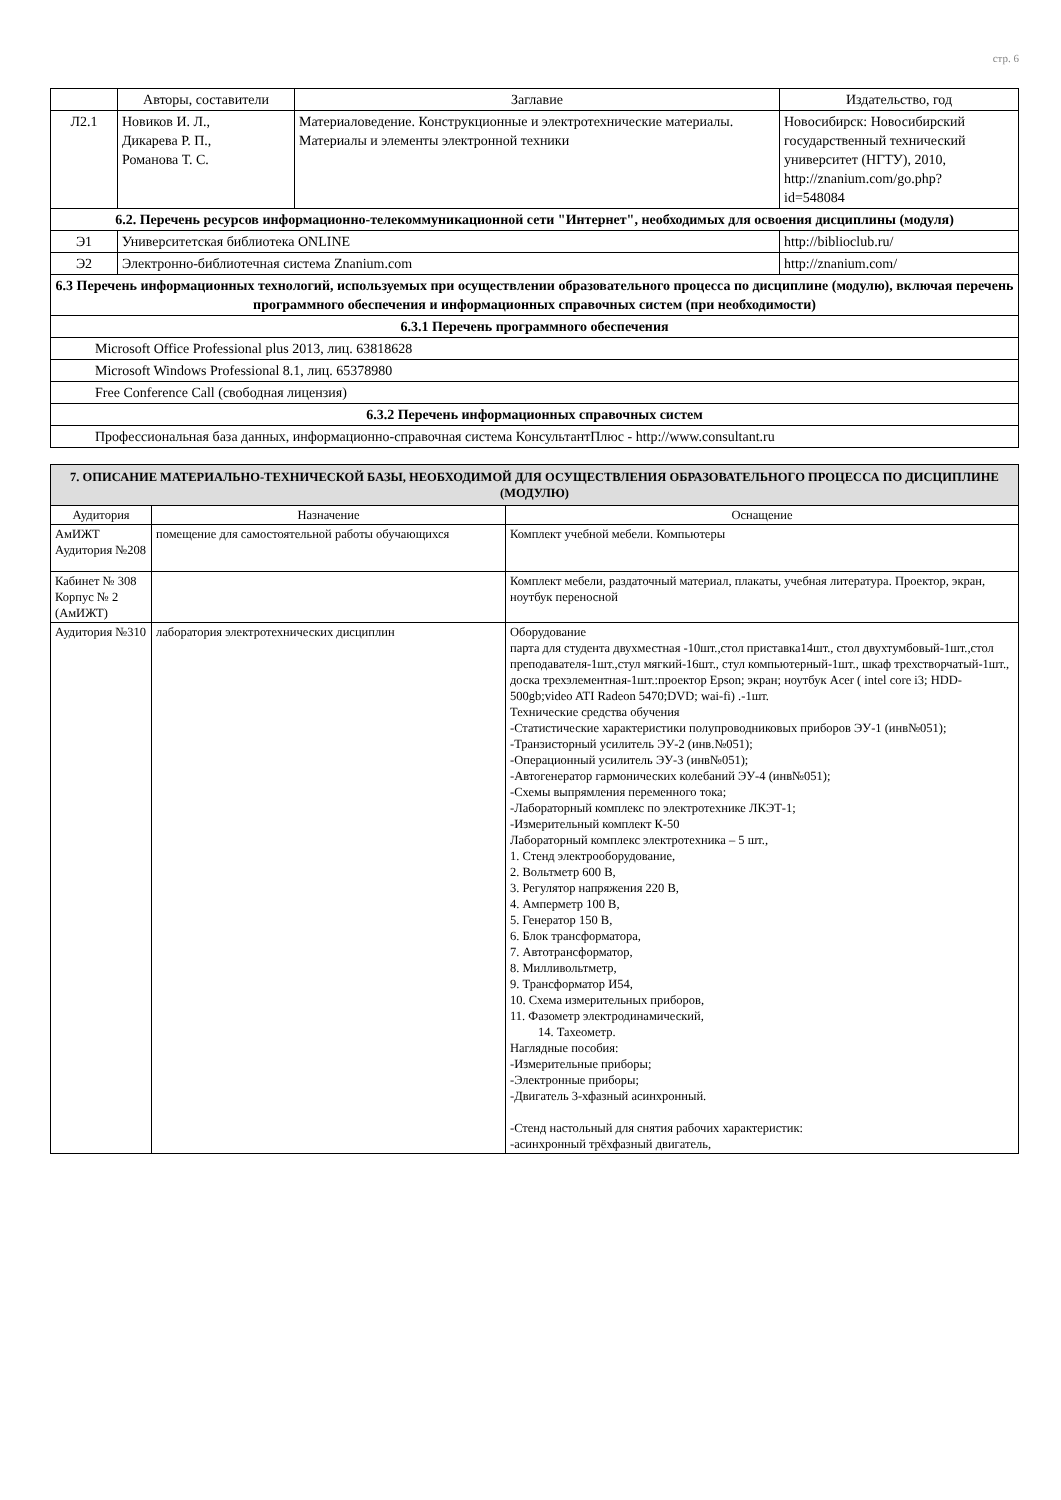стр. 6
| | Авторы, составители | Заглавие | Издательство, год |
| --- | --- | --- | --- |
| Л2.1 | Новиков И. Л., Дикарева Р. П., Романова Т. С. | Материаловедение. Конструкционные и электротехнические материалы. Материалы и элементы электронной техники | Новосибирск: Новосибирский государственный технический университет (НГТУ), 2010, http://znanium.com/go.php? id=548084 |
| 6.2. Перечень ресурсов информационно-телекоммуникационной сети "Интернет", необходимых для освоения дисциплины (модуля) | | | |
| Э1 | Университетская библиотека ONLINE | | http://biblioclub.ru/ |
| Э2 | Электронно-библиотечная система Znanium.com | | http://znanium.com/ |
| 6.3 Перечень информационных технологий, используемых при осуществлении образовательного процесса по дисциплине (модулю), включая перечень программного обеспечения и информационных справочных систем (при необходимости) | | | |
| 6.3.1 Перечень программного обеспечения | | | |
| Microsoft Office Professional plus 2013, лиц. 63818628 | | | |
| Microsoft Windows Professional 8.1, лиц. 65378980 | | | |
| Free Conference Call (свободная лицензия) | | | |
| 6.3.2 Перечень информационных справочных систем | | | |
| Профессиональная база данных, информационно-справочная система КонсультантПлюс - http://www.consultant.ru | | | |
| 7. ОПИСАНИЕ МАТЕРИАЛЬНО-ТЕХНИЧЕСКОЙ БАЗЫ, НЕОБХОДИМОЙ ДЛЯ ОСУЩЕСТВЛЕНИЯ ОБРАЗОВАТЕЛЬНОГО ПРОЦЕССА ПО ДИСЦИПЛИНЕ (МОДУЛЮ) | | |
| Аудитория | Назначение | Оснащение |
| АмИЖТ Аудитория №208 | помещение для самостоятельной работы обучающихся | Комплект учебной мебели. Компьютеры |
| Кабинет № 308 Корпус № 2 (АмИЖТ) | | Комплект мебели, раздаточный материал, плакаты, учебная литература. Проектор, экран, ноутбук переносной |
| Аудитория №310 | лаборатория электротехнических дисциплин | Оборудование парта для студента двухместная -10шт.,стол приставка14шт., стол двухтумбовый-1шт.,стол преподавателя-1шт.,стул мягкий-16шт., стул компьютерный-1шт., шкаф трехстворчатый-1шт., доска трехэлементная-1шт.:проектор Epson; экран; ноутбук Acer ( intel core i3; HDD-500gb;video ATI Radeon 5470;DVD; wai-fi) .-1шт. Технические средства обучения -Статистические характеристики полупроводниковых приборов ЭУ-1 (инв№051); -Транзисторный усилитель ЭУ-2 (инв.№051); -Операционный усилитель ЭУ-3 (инв№051); -Автогенератор гармонических колебаний ЭУ-4 (инв№051); -Схемы выпрямления переменного тока; -Лабораторный комплекс по электротехнике ЛКЭТ-1; -Измерительный комплект К-50 Лабораторный комплекс электротехника – 5 шт., 1. Стенд электрооборудование, 2. Вольтметр 600 В, 3. Регулятор напряжения 220 В, 4. Амперметр 100 В, 5. Генератор 150 В, 6. Блок трансформатора, 7. Автотрансформатор, 8. Милливольтметр, 9. Трансформатор И54, 10. Схема измерительных приборов, 11. Фазометр электродинамический, 14. Тахеометр. Наглядные пособия: -Измерительные приборы; -Электронные приборы; -Двигатель 3-хфазный асинхронный. -Стенд настольный для снятия рабочих характеристик: -асинхронный трёхфазный двигатель, |